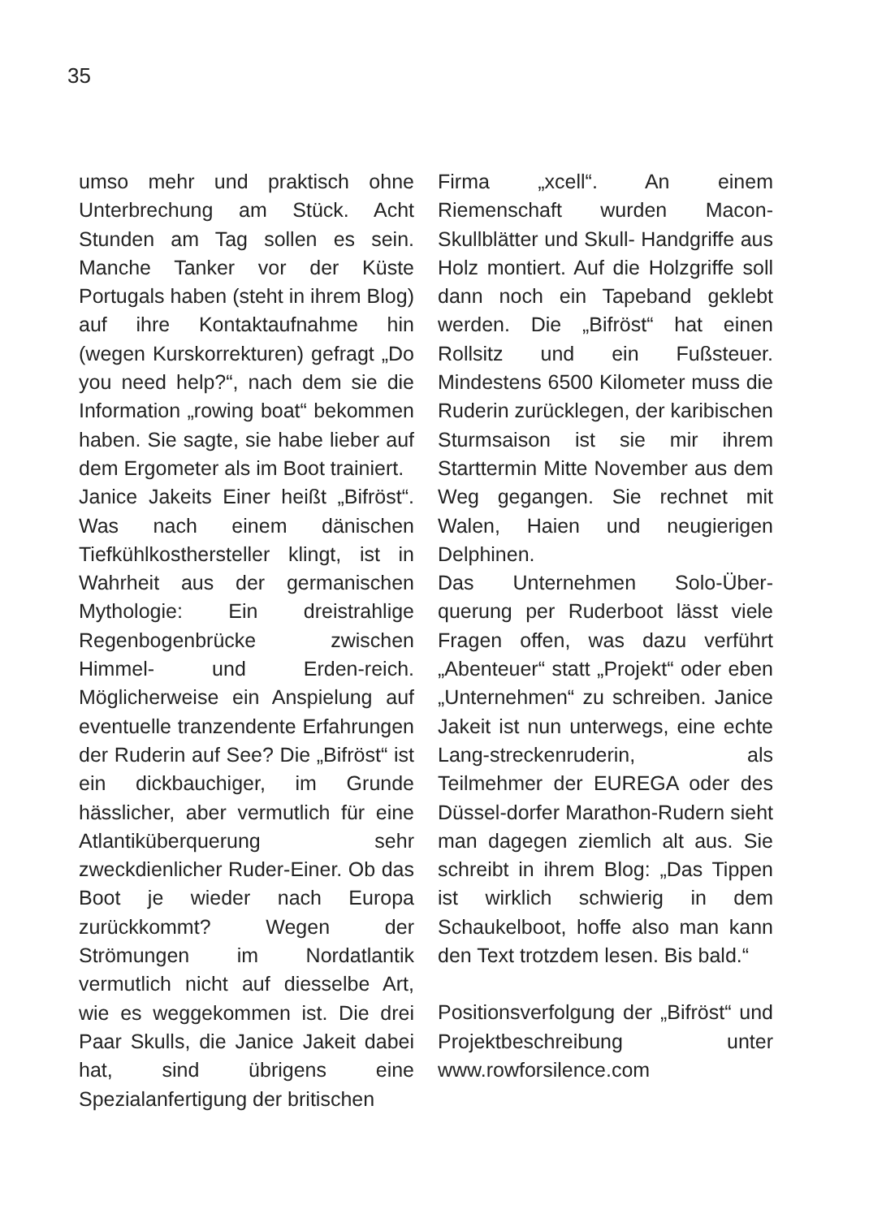35
umso mehr und praktisch ohne Unterbrechung am Stück. Acht Stunden am Tag sollen es sein. Manche Tanker vor der Küste Portugals haben (steht in ihrem Blog) auf ihre Kontaktaufnahme hin (wegen Kurskorrekturen) gefragt „Do you need help?“, nach dem sie die Information „rowing boat“ bekommen haben. Sie sagte, sie habe lieber auf dem Ergometer als im Boot trainiert.
Janice Jakeits Einer heißt „Bifröst“. Was nach einem dänischen Tiefkühlkosthersteller klingt, ist in Wahrheit aus der germanischen Mythologie: Ein dreistrahlige Regenbogenbrücke zwischen Himmel- und Erden-reich. Möglicherweise ein Anspielung auf eventuelle tranzendente Erfahrungen der Ruderin auf See? Die „Bifröst“ ist ein dickbauchiger, im Grunde hässlicher, aber vermutlich für eine Atlantiküberquerung sehr zweckdienlicher Ruder-Einer. Ob das Boot je wieder nach Europa zurückkommt? Wegen der Strömungen im Nordatlantik vermutlich nicht auf diesselbe Art, wie es weggekommen ist. Die drei Paar Skulls, die Janice Jakeit dabei hat, sind übrigens eine Spezialanfertigung der britischen
Firma „xcell“. An einem Riemenschaft wurden Macon-Skullblätter und Skull- Handgriffe aus Holz montiert. Auf die Holzgriffe soll dann noch ein Tapeband geklebt werden. Die „Bifröst“ hat einen Rollsitz und ein Fußsteuer. Mindestens 6500 Kilometer muss die Ruderin zurücklegen, der karibischen Sturmsaison ist sie mir ihrem Starttermin Mitte November aus dem Weg gegangen. Sie rechnet mit Walen, Haien und neugierigen Delphinen.
Das Unternehmen Solo-Über-querung per Ruderboot lässt viele Fragen offen, was dazu verführt „Abenteuer“ statt „Projekt“ oder eben „Unternehmen“ zu schreiben. Janice Jakeit ist nun unterwegs, eine echte Lang-streckenruderin, als Teilmehmer der EUREGA oder des Düssel-dorfer Marathon-Rudern sieht man dagegen ziemlich alt aus. Sie schreibt in ihrem Blog: „Das Tippen ist wirklich schwierig in dem Schaukelboot, hoffe also man kann den Text trotzdem lesen. Bis bald.“
Positionsverfolgung der „Bifröst“ und Projektbeschreibung unter www.rowforsilence.com